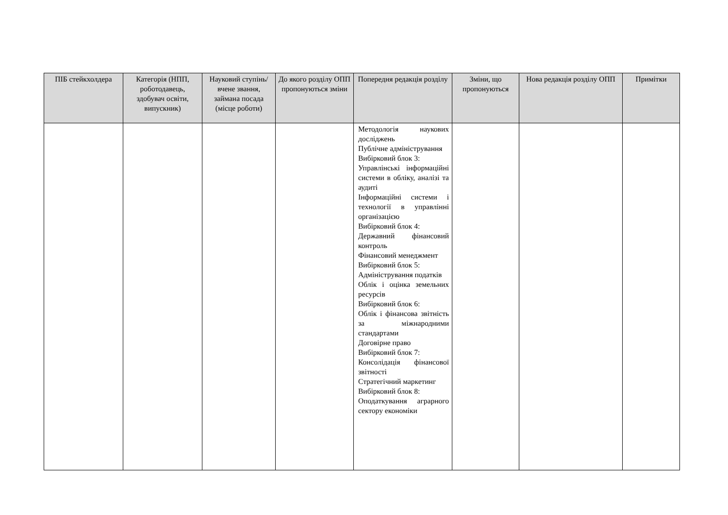| ПІБ стейкхолдера | Категорія (НПП, роботодавець, здобувач освіти, випускник) | Науковий ступінь/вчене звання, займана посада (місце роботи) | До якого розділу ОПП пропонуються зміни | Попередня редакція розділу | Зміни, що пропонуються | Нова редакція розділу ОПП | Примітки |
| --- | --- | --- | --- | --- | --- | --- | --- |
| | | | | Методологія наукових досліджень Публічне адміністрування Вибірковий блок 3: Управлінські інформаційні системи в обліку, аналізі та аудиті Інформаційні системи і технології в управлінні організацією Вибірковий блок 4: Державний фінансовий контроль Фінансовий менеджмент Вибірковий блок 5: Адміністрування податків Облік і оцінка земельних ресурсів Вибірковий блок 6: Облік і фінансова звітність за міжнародними стандартами Договірне право Вибірковий блок 7: Консолідація фінансової звітності Стратегічний маркетинг Вибірковий блок 8: Оподаткування аграрного сектору економіки | | | |